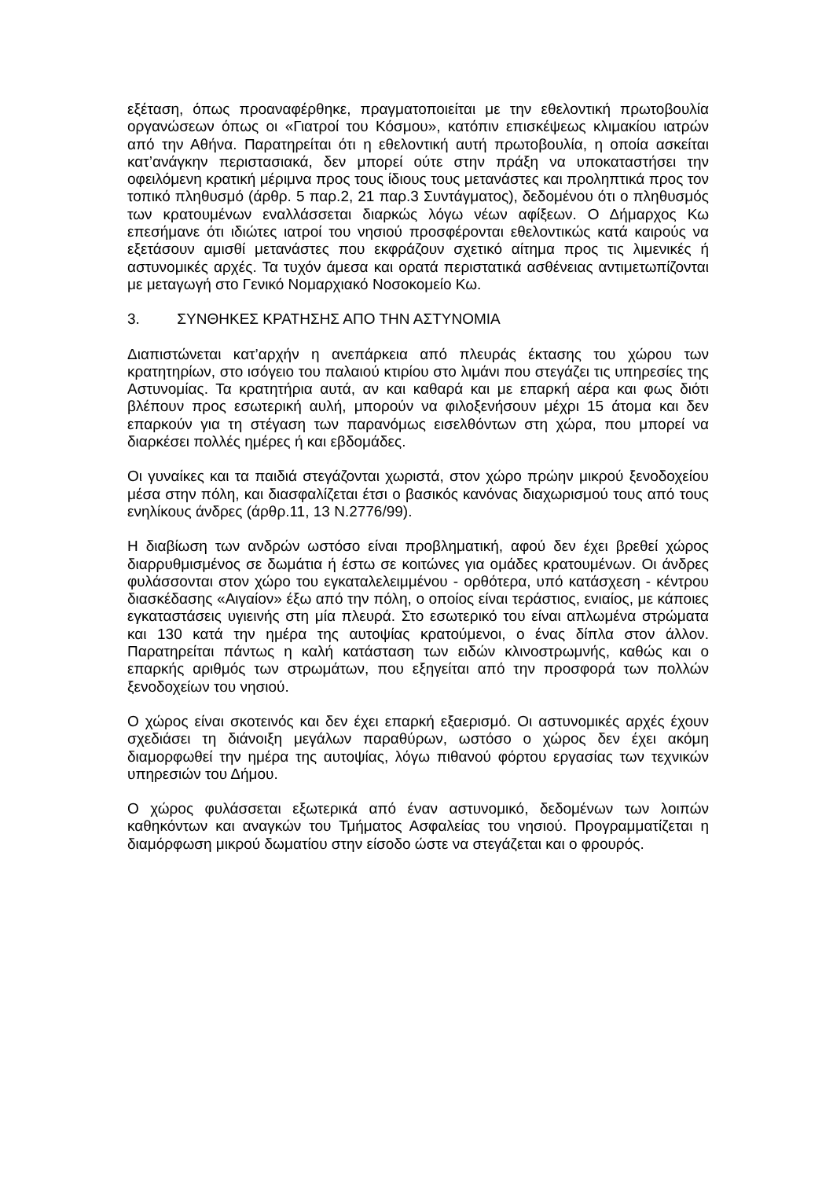εξέταση, όπως προαναφέρθηκε, πραγματοποιείται με την εθελοντική πρωτοβουλία οργανώσεων όπως οι «Γιατροί του Κόσμου», κατόπιν επισκέψεως κλιμακίου ιατρών από την Αθήνα. Παρατηρείται ότι η εθελοντική αυτή πρωτοβουλία, η οποία ασκείται κατ’ανάγκην περιστασιακά, δεν μπορεί ούτε στην πράξη να υποκαταστήσει την οφειλόμενη κρατική μέριμνα προς τους ίδιους τους μετανάστες και προληπτικά προς τον τοπικό πληθυσμό (άρθρ. 5 παρ.2, 21 παρ.3 Συντάγματος), δεδομένου ότι ο πληθυσμός των κρατουμένων εναλλάσσεται διαρκώς λόγω νέων αφίξεων. Ο Δήμαρχος Κω επεσήμανε ότι ιδιώτες ιατροί του νησιού προσφέρονται εθελοντικώς κατά καιρούς να εξετάσουν αμισθί μετανάστες που εκφράζουν σχετικό αίτημα προς τις λιμενικές ή αστυνομικές αρχές. Τα τυχόν άμεσα και ορατά περιστατικά ασθένειας αντιμετωπίζονται με μεταγωγή στο Γενικό Νομαρχιακό Νοσοκομείο Κω.
3. ΣΥΝΘΗΚΕΣ ΚΡΑΤΗΣΗΣ ΑΠΟ ΤΗΝ ΑΣΤΥΝΟΜΙΑ
Διαπιστώνεται κατ’αρχήν η ανεπάρκεια από πλευράς έκτασης του χώρου των κρατητηρίων, στο ισόγειο του παλαιού κτιρίου στο λιμάνι που στεγάζει τις υπηρεσίες της Αστυνομίας. Τα κρατητήρια αυτά, αν και καθαρά και με επαρκή αέρα και φως διότι βλέπουν προς εσωτερική αυλή, μπορούν να φιλοξενήσουν μέχρι 15 άτομα και δεν επαρκούν για τη στέγαση των παρανόμως εισελθόντων στη χώρα, που μπορεί να διαρκέσει πολλές ημέρες ή και εβδομάδες.
Οι γυναίκες και τα παιδιά στεγάζονται χωριστά, στον χώρο πρώην μικρού ξενοδοχείου μέσα στην πόλη, και διασφαλίζεται έτσι ο βασικός κανόνας διαχωρισμού τους από τους ενηλίκους άνδρες (άρθρ.11, 13 Ν.2776/99).
Η διαβίωση των ανδρών ωστόσο είναι προβληματική, αφού δεν έχει βρεθεί χώρος διαρρυθμισμένος σε δωμάτια ή έστω σε κοιτώνες για ομάδες κρατουμένων. Οι άνδρες φυλάσσονται στον χώρο του εγκαταλελειμμένου - ορθότερα, υπό κατάσχεση - κέντρου διασκέδασης «Αιγαίον» έξω από την πόλη, ο οποίος είναι τεράστιος, ενιαίος, με κάποιες εγκαταστάσεις υγιεινής στη μία πλευρά. Στο εσωτερικό του είναι απλωμένα στρώματα και 130 κατά την ημέρα της αυτοψίας κρατούμενοι, ο ένας δίπλα στον άλλον. Παρατηρείται πάντως η καλή κατάσταση των ειδών κλινοστρωμνής, καθώς και ο επαρκής αριθμός των στρωμάτων, που εξηγείται από την προσφορά των πολλών ξενοδοχείων του νησιού.
Ο χώρος είναι σκοτεινός και δεν έχει επαρκή εξαερισμό. Οι αστυνομικές αρχές έχουν σχεδιάσει τη διάνοιξη μεγάλων παραθύρων, ωστόσο ο χώρος δεν έχει ακόμη διαμορφωθεί την ημέρα της αυτοψίας, λόγω πιθανού φόρτου εργασίας των τεχνικών υπηρεσιών του Δήμου.
Ο χώρος φυλάσσεται εξωτερικά από έναν αστυνομικό, δεδομένων των λοιπών καθηκόντων και αναγκών του Τμήματος Ασφαλείας του νησιού. Προγραμματίζεται η διαμόρφωση μικρού δωματίου στην είσοδο ώστε να στεγάζεται και ο φρουρός.